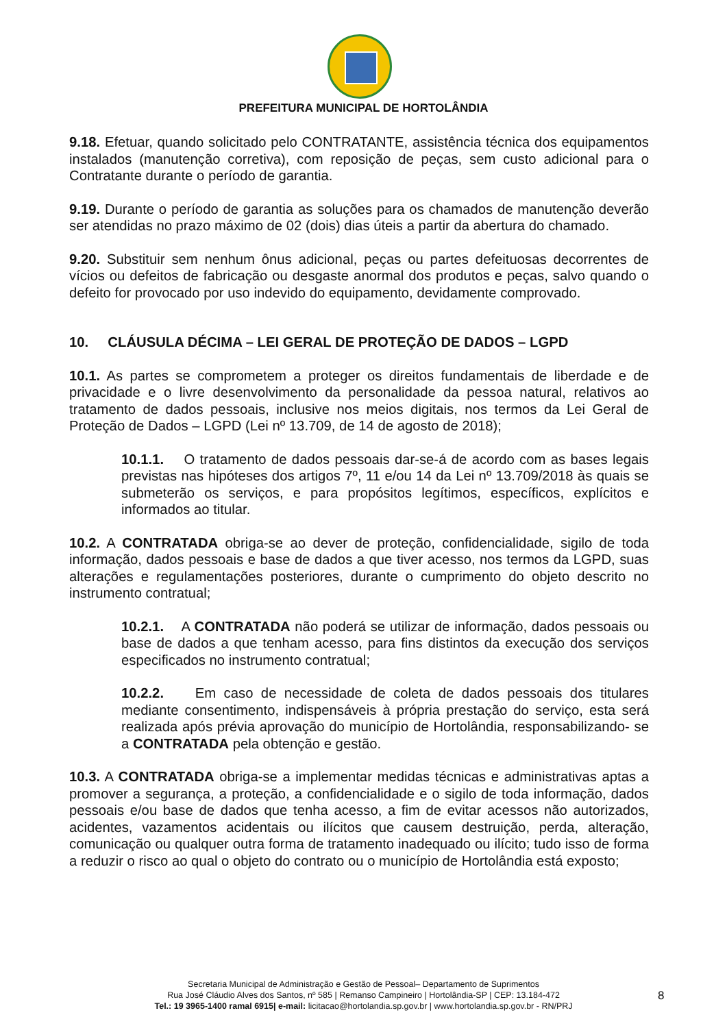PREFEITURA MUNICIPAL DE HORTOLÂNDIA
9.18. Efetuar, quando solicitado pelo CONTRATANTE, assistência técnica dos equipamentos instalados (manutenção corretiva), com reposição de peças, sem custo adicional para o Contratante durante o período de garantia.
9.19. Durante o período de garantia as soluções para os chamados de manutenção deverão ser atendidas no prazo máximo de 02 (dois) dias úteis a partir da abertura do chamado.
9.20. Substituir sem nenhum ônus adicional, peças ou partes defeituosas decorrentes de vícios ou defeitos de fabricação ou desgaste anormal dos produtos e peças, salvo quando o defeito for provocado por uso indevido do equipamento, devidamente comprovado.
10. CLÁUSULA DÉCIMA – LEI GERAL DE PROTEÇÃO DE DADOS – LGPD
10.1. As partes se comprometem a proteger os direitos fundamentais de liberdade e de privacidade e o livre desenvolvimento da personalidade da pessoa natural, relativos ao tratamento de dados pessoais, inclusive nos meios digitais, nos termos da Lei Geral de Proteção de Dados – LGPD (Lei nº 13.709, de 14 de agosto de 2018);
10.1.1. O tratamento de dados pessoais dar-se-á de acordo com as bases legais previstas nas hipóteses dos artigos 7º, 11 e/ou 14 da Lei nº 13.709/2018 às quais se submeterão os serviços, e para propósitos legítimos, específicos, explícitos e informados ao titular.
10.2. A CONTRATADA obriga-se ao dever de proteção, confidencialidade, sigilo de toda informação, dados pessoais e base de dados a que tiver acesso, nos termos da LGPD, suas alterações e regulamentações posteriores, durante o cumprimento do objeto descrito no instrumento contratual;
10.2.1. A CONTRATADA não poderá se utilizar de informação, dados pessoais ou base de dados a que tenham acesso, para fins distintos da execução dos serviços especificados no instrumento contratual;
10.2.2. Em caso de necessidade de coleta de dados pessoais dos titulares mediante consentimento, indispensáveis à própria prestação do serviço, esta será realizada após prévia aprovação do município de Hortolândia, responsabilizando- se a CONTRATADA pela obtenção e gestão.
10.3. A CONTRATADA obriga-se a implementar medidas técnicas e administrativas aptas a promover a segurança, a proteção, a confidencialidade e o sigilo de toda informação, dados pessoais e/ou base de dados que tenha acesso, a fim de evitar acessos não autorizados, acidentes, vazamentos acidentais ou ilícitos que causem destruição, perda, alteração, comunicação ou qualquer outra forma de tratamento inadequado ou ilícito; tudo isso de forma a reduzir o risco ao qual o objeto do contrato ou o município de Hortolândia está exposto;
Secretaria Municipal de Administração e Gestão de Pessoal– Departamento de Suprimentos
Rua José Cláudio Alves dos Santos, nº 585 | Remanso Campineiro | Hortolândia-SP | CEP: 13.184-472
Tel.: 19 3965-1400 ramal 6915| e-mail: licitacao@hortolandia.sp.gov.br | www.hortolandia.sp.gov.br - RN/PRJ
8